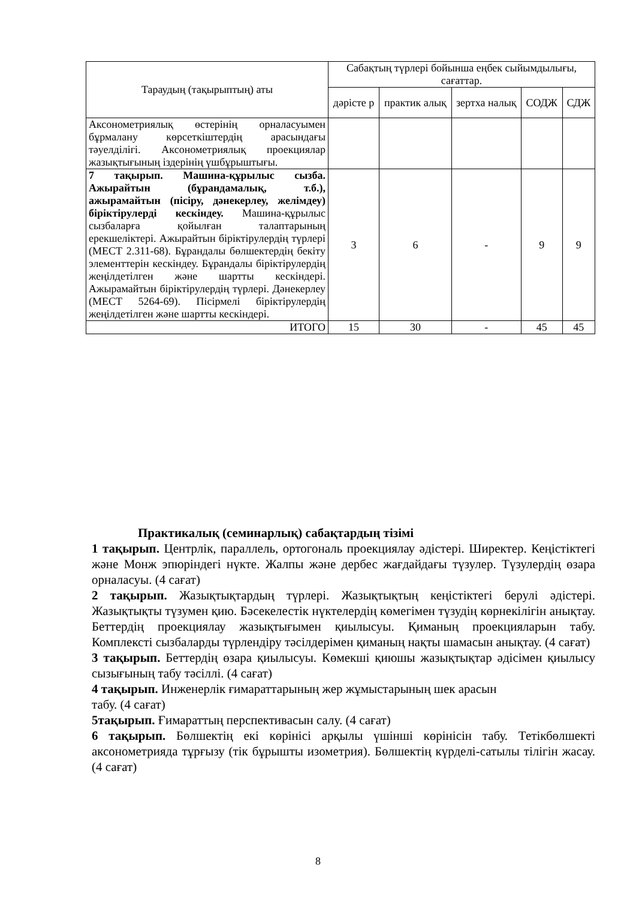| Тараудың (тақырыптың) аты | Сабақтың түрлері бойынша еңбек сыйымдылығы, сағаттар. | | | | |
| --- | --- | --- | --- | --- | --- |
| | дәрісте р | практик алық | зертха налық | СОДЖ | СДЖ |
| Аксонометриялық өстерінің орналасуымен бұрмалану көрсеткіштердің арасындағы тәуелділігі. Аксонометриялық проекциялар жазықтығының іздерінің үшбұрыштығы. | | | | | |
| 7 тақырып. Машина-құрылыс сызба. Ажырайтын (бұрандамалық, т.б.), ажырамайтын (пісіру, дәнекерлеу, желімдеу) біріктірулерді кескіндеу. Машина-құрылыс сызбаларға қойылған талаптарының ерекшеліктері. Ажырайтын біріктірулердің түрлері (МЕСТ 2.311-68). Бұрандалы бөлшектердің бекіту элементтерін кескіндеу. Бұрандалы біріктірулердің жеңілдетілген және шартты кескіндері. Ажырамайтын біріктірулердің түрлері. Дәнекерлеу (МЕСТ 5264-69). Пісірмелі біріктірулердің жеңілдетілген және шартты кескіндері. | 3 | 6 | - | 9 | 9 |
| ИТОГО | 15 | 30 | - | 45 | 45 |
Практикалық (семинарлық) сабақтардың тізімі
1 тақырып. Центрлік, параллель, ортогональ проекциялау әдістері. Ширектер. Кеңістіктегі және Монж эпюріндегі нүкте. Жалпы және дербес жағдайдағы түзулер. Түзулердің өзара орналасуы. (4 сағат)
2 тақырып. Жазықтықтардың түрлері. Жазықтықтың кеңістіктегі берулі әдістері. Жазықтықты түзумен қию. Бәсекелестік нүктелердің көмегімен түзудің көрнекілігін анықтау. Беттердің проекциялау жазықтығымен қиылысуы. Қиманың проекцияларын табу. Комплексті сызбаларды түрлендіру тәсілдерімен қиманың нақты шамасын анықтау. (4 сағат)
3 тақырып. Беттердің өзара қиылысуы. Көмекші қиюшы жазықтықтар әдісімен қиылысу сызығының табу тәсіллі. (4 сағат)
4 тақырып. Инженерлік ғимараттарының жер жұмыстарының шек арасын
табу. (4 сағат)
5тақырып. Ғимараттың перспективасын салу. (4 сағат)
6 тақырып. Бөлшектің екі көрінісі арқылы үшінші көрінісін табу. Тетікбөлшекті аксонометрияда тұрғызу (тік бұрышты изометрия). Бөлшектің күрделі-сатылы тілігін жасау. (4 сағат)
8